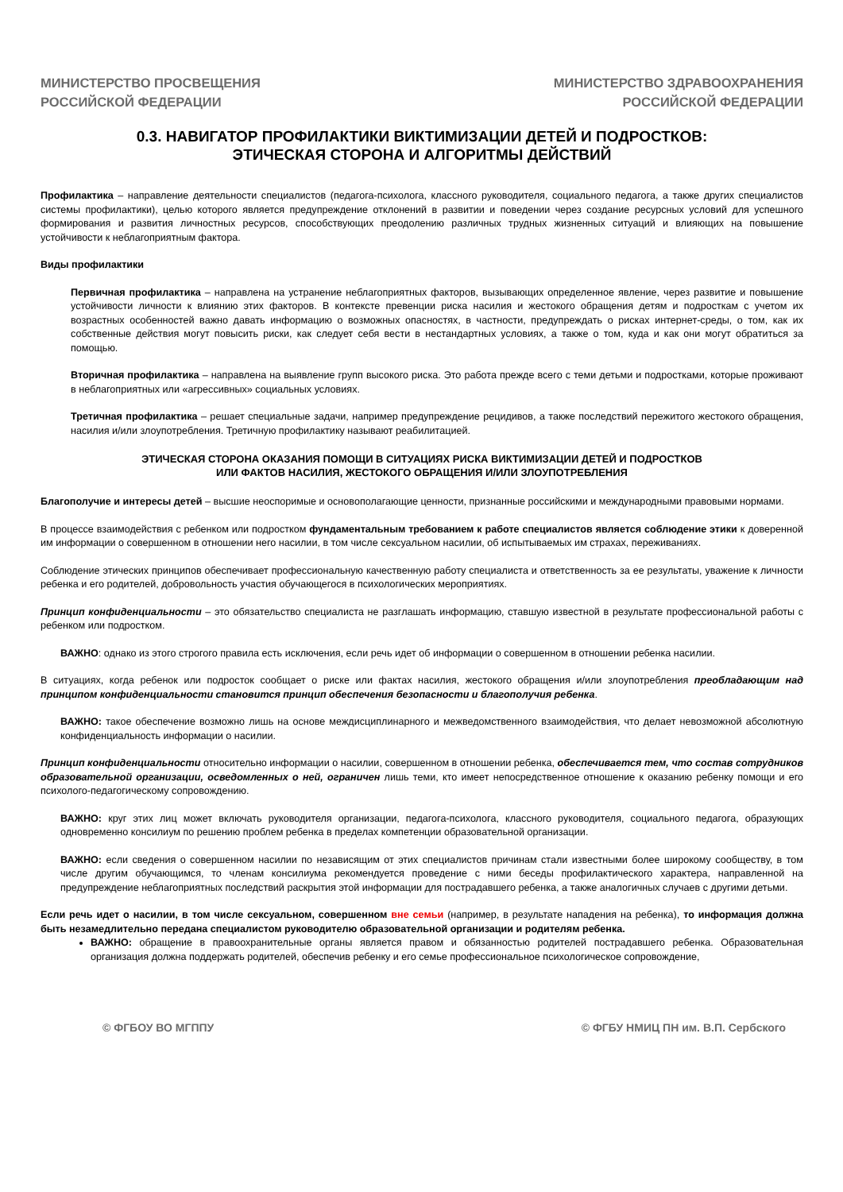МИНИСТЕРСТВО ПРОСВЕЩЕНИЯ
РОССИЙСКОЙ ФЕДЕРАЦИИ
МИНИСТЕРСТВО ЗДРАВООХРАНЕНИЯ
РОССИЙСКОЙ ФЕДЕРАЦИИ
0.3. НАВИГАТОР ПРОФИЛАКТИКИ ВИКТИМИЗАЦИИ ДЕТЕЙ И ПОДРОСТКОВ:
ЭТИЧЕСКАЯ СТОРОНА И АЛГОРИТМЫ ДЕЙСТВИЙ
Профилактика – направление деятельности специалистов (педагога-психолога, классного руководителя, социального педагога, а также других специалистов системы профилактики), целью которого является предупреждение отклонений в развитии и поведении через создание ресурсных условий для успешного формирования и развития личностных ресурсов, способствующих преодолению различных трудных жизненных ситуаций и влияющих на повышение устойчивости к неблагоприятным фактора.
Виды профилактики
Первичная профилактика – направлена на устранение неблагоприятных факторов, вызывающих определенное явление, через развитие и повышение устойчивости личности к влиянию этих факторов. В контексте превенции риска насилия и жестокого обращения детям и подросткам с учетом их возрастных особенностей важно давать информацию о возможных опасностях, в частности, предупреждать о рисках интернет-среды, о том, как их собственные действия могут повысить риски, как следует себя вести в нестандартных условиях, а также о том, куда и как они могут обратиться за помощью.
Вторичная профилактика – направлена на выявление групп высокого риска. Это работа прежде всего с теми детьми и подростками, которые проживают в неблагоприятных или «агрессивных» социальных условиях.
Третичная профилактика – решает специальные задачи, например предупреждение рецидивов, а также последствий пережитого жестокого обращения, насилия и/или злоупотребления. Третичную профилактику называют реабилитацией.
ЭТИЧЕСКАЯ СТОРОНА ОКАЗАНИЯ ПОМОЩИ В СИТУАЦИЯХ РИСКА ВИКТИМИЗАЦИИ ДЕТЕЙ И ПОДРОСТКОВ
ИЛИ ФАКТОВ НАСИЛИЯ, ЖЕСТОКОГО ОБРАЩЕНИЯ И/ИЛИ ЗЛОУПОТРЕБЛЕНИЯ
Благополучие и интересы детей – высшие неоспоримые и основополагающие ценности, признанные российскими и международными правовыми нормами.
В процессе взаимодействия с ребенком или подростком фундаментальным требованием к работе специалистов является соблюдение этики к доверенной им информации о совершенном в отношении него насилии, в том числе сексуальном насилии, об испытываемых им страхах, переживаниях.
Соблюдение этических принципов обеспечивает профессиональную качественную работу специалиста и ответственность за ее результаты, уважение к личности ребенка и его родителей, добровольность участия обучающегося в психологических мероприятиях.
Принцип конфиденциальности – это обязательство специалиста не разглашать информацию, ставшую известной в результате профессиональной работы с ребенком или подростком.
ВАЖНО: однако из этого строгого правила есть исключения, если речь идет об информации о совершенном в отношении ребенка насилии.
В ситуациях, когда ребенок или подросток сообщает о риске или фактах насилия, жестокого обращения и/или злоупотребления преобладающим над принципом конфиденциальности становится принцип обеспечения безопасности и благополучия ребенка.
ВАЖНО: такое обеспечение возможно лишь на основе междисциплинарного и межведомственного взаимодействия, что делает невозможной абсолютную конфиденциальность информации о насилии.
Принцип конфиденциальности относительно информации о насилии, совершенном в отношении ребенка, обеспечивается тем, что состав сотрудников образовательной организации, осведомленных о ней, ограничен лишь теми, кто имеет непосредственное отношение к оказанию ребенку помощи и его психолого-педагогическому сопровождению.
ВАЖНО: круг этих лиц может включать руководителя организации, педагога-психолога, классного руководителя, социального педагога, образующих одновременно консилиум по решению проблем ребенка в пределах компетенции образовательной организации.
ВАЖНО: если сведения о совершенном насилии по независящим от этих специалистов причинам стали известными более широкому сообществу, в том числе другим обучающимся, то членам консилиума рекомендуется проведение с ними беседы профилактического характера, направленной на предупреждение неблагоприятных последствий раскрытия этой информации для пострадавшего ребенка, а также аналогичных случаев с другими детьми.
Если речь идет о насилии, в том числе сексуальном, совершенном вне семьи (например, в результате нападения на ребенка), то информация должна быть незамедлительно передана специалистом руководителю образовательной организации и родителям ребенка.
ВАЖНО: обращение в правоохранительные органы является правом и обязанностью родителей пострадавшего ребенка. Образовательная организация должна поддержать родителей, обеспечив ребенку и его семье профессиональное психологическое сопровождение,
© ФГБОУ ВО МГППУ © ФГБУ НМИЦ ПН им. В.П. Сербского